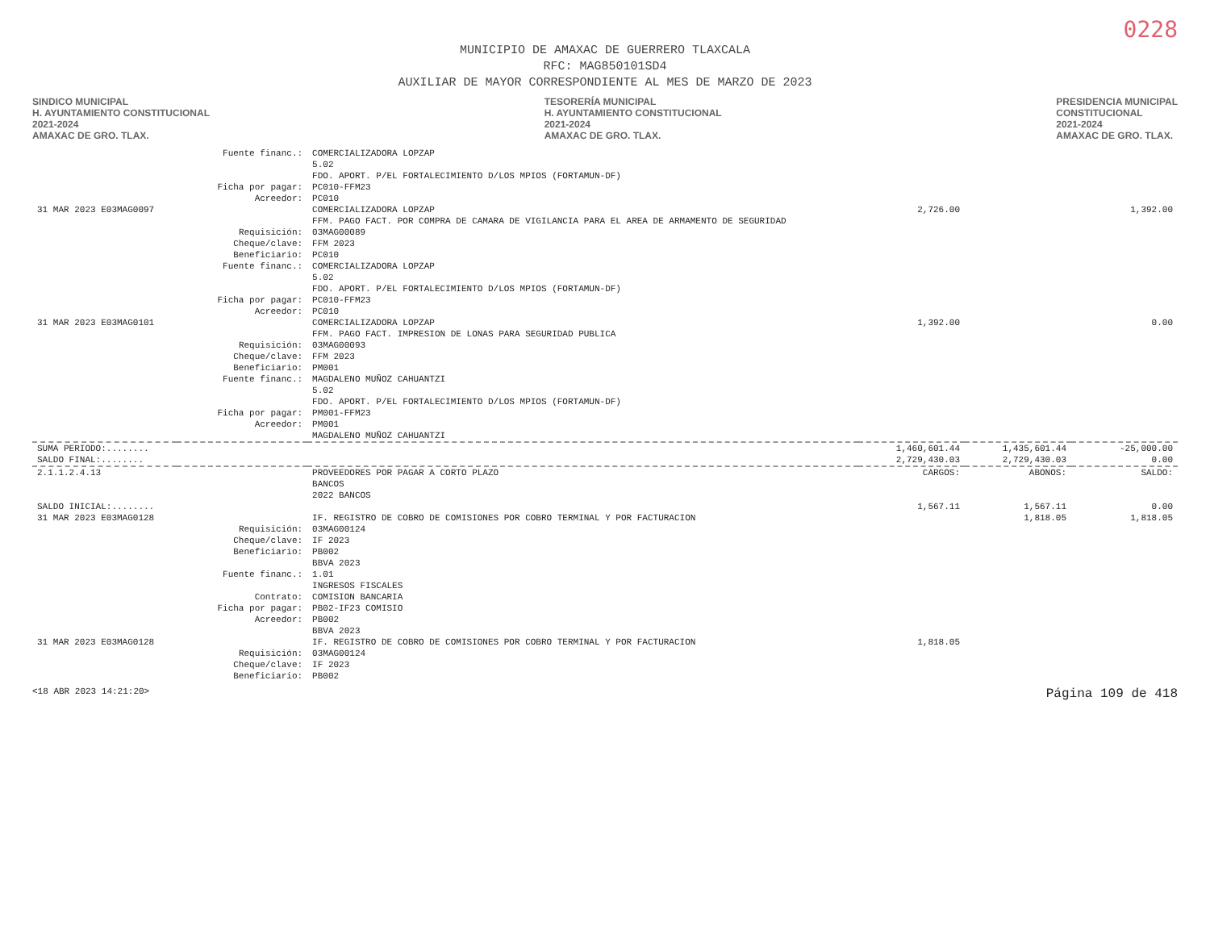0228
MUNICIPIO DE AMAXAC DE GUERRERO TLAXCALA
RFC: MAG850101SD4
AUXILIAR DE MAYOR CORRESPONDIENTE AL MES DE MARZO DE 2023
SINDICO MUNICIPAL
H. AYUNTAMIENTO CONSTITUCIONAL
2021-2024
AMAXAC DE GRO. TLAX.
TESORERÍA MUNICIPAL
H. AYUNTAMIENTO CONSTITUCIONAL
2021-2024
AMAXAC DE GRO. TLAX.
PRESIDENCIA MUNICIPAL
CONSTITUCIONAL
2021-2024
AMAXAC DE GRO. TLAX.
| | Fuente financ.: | COMERCIALIZADORA LOPZAP 5.02 FDO. APORT. P/EL FORTALECIMIENTO D/LOS MPIOS (FORTAMUN-DF) | | | |
| | Ficha por pagar: | PC010-FFM23 | | | |
| | Acreedor: | PC010 | | | |
| 31 MAR 2023 E03MAG0097 | | COMERCIALIZADORA LOPZAP FFM. PAGO FACT. POR COMPRA DE CAMARA DE VIGILANCIA PARA EL AREA DE ARMAMENTO DE SEGURIDAD | 2,726.00 | | 1,392.00 |
| | Requisición: Cheque/clave: Beneficiario: Fuente financ.: | 03MAG00089 FFM 2023 PC010 COMERCIALIZADORA LOPZAP 5.02 FDO. APORT. P/EL FORTALECIMIENTO D/LOS MPIOS (FORTAMUN-DF) | | | |
| | Ficha por pagar: | PC010-FFM23 | | | |
| | Acreedor: | PC010 | | | |
| 31 MAR 2023 E03MAG0101 | | COMERCIALIZADORA LOPZAP FFM. PAGO FACT. IMPRESION DE LONAS PARA SEGURIDAD PUBLICA | 1,392.00 | | 0.00 |
| | Requisición: Cheque/clave: Beneficiario: Fuente financ.: | 03MAG00093 FFM 2023 PM001 MAGDALENO MUÑOZ CAHUANTZI 5.02 FDO. APORT. P/EL FORTALECIMIENTO D/LOS MPIOS (FORTAMUN-DF) | | | |
| | Ficha por pagar: | PM001-FFM23 | | | |
| | Acreedor: | PM001 MAGDALENO MUÑOZ CAHUANTZI | | | |
| SUMA PERIODO:........ | | | 1,460,601.44 | 1,435,601.44 | -25,000.00 |
| SALDO FINAL:........ | | | 2,729,430.03 | 2,729,430.03 | 0.00 |
| 2.1.1.2.4.13 | | PROVEEDORES POR PAGAR A CORTO PLAZO BANCOS 2022 BANCOS | CARGOS: | ABONOS: | SALDO: |
| SALDO INICIAL:........ | | | 1,567.11 | 1,567.11 | 0.00 |
| 31 MAR 2023 E03MAG0128 | | IF. REGISTRO DE COBRO DE COMISIONES POR COBRO TERMINAL Y POR FACTURACION | | 1,818.05 | 1,818.05 |
| | Requisición: Cheque/clave: Beneficiario: Fuente financ.: Contrato: Ficha por pagar: | 03MAG00124 IF 2023 PB002 BBVA 2023 1.01 INGRESOS FISCALES COMISION BANCARIA PB02-IF23 COMISIO | | | |
| | Acreedor: | PB002 BBVA 2023 | | | |
| 31 MAR 2023 E03MAG0128 | | IF. REGISTRO DE COBRO DE COMISIONES POR COBRO TERMINAL Y POR FACTURACION | 1,818.05 | | |
| | Requisición: Cheque/clave: Beneficiario: | 03MAG00124 IF 2023 PB002 | | | |
<18 ABR 2023 14:21:20> Página 109 de 418